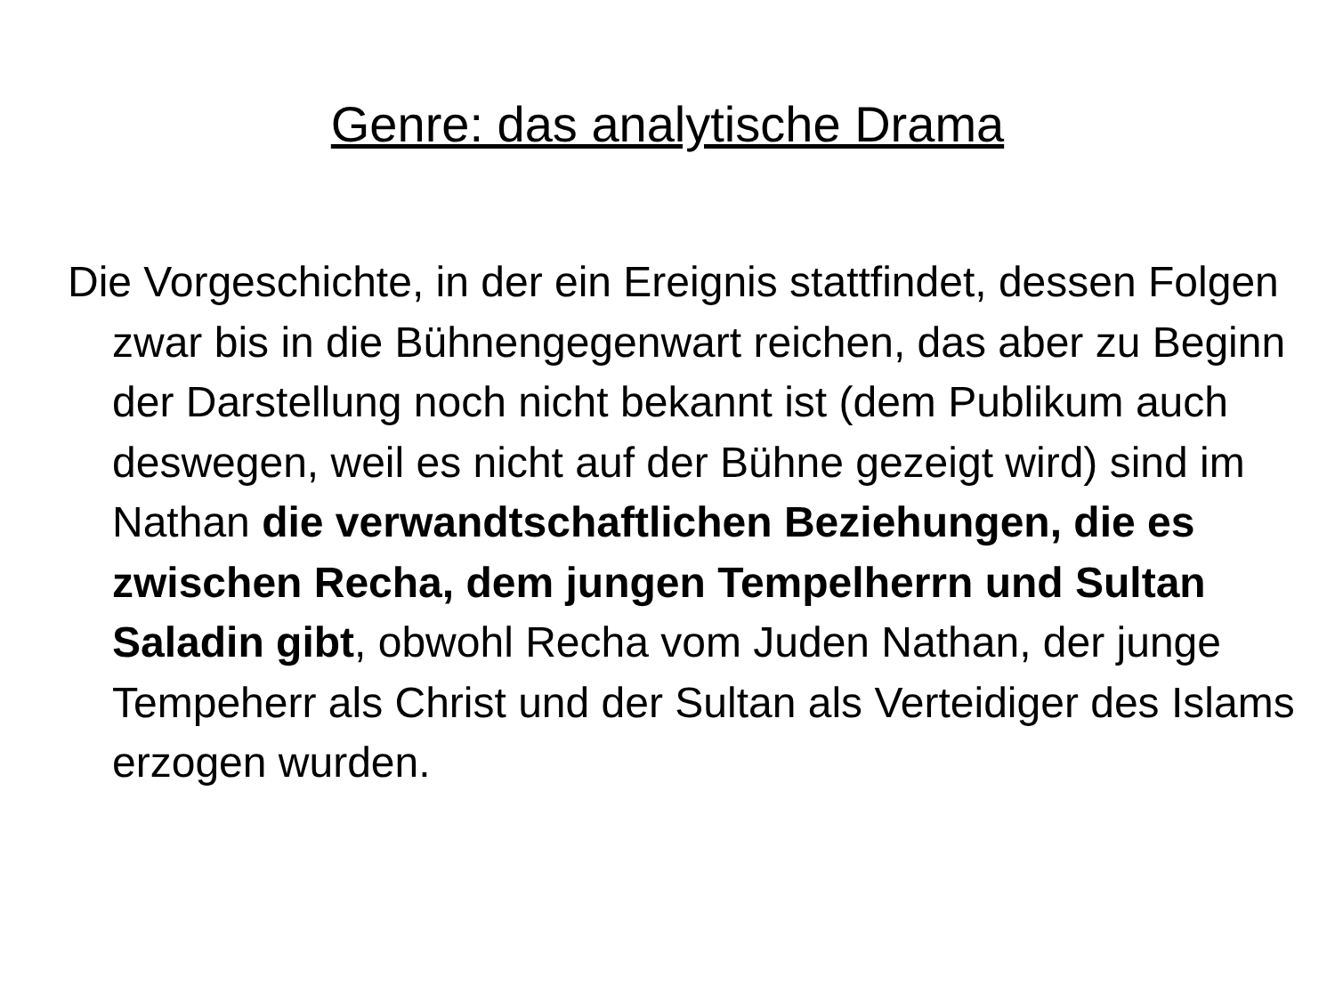Genre: das analytische Drama
Die Vorgeschichte, in der ein Ereignis stattfindet, dessen Folgen zwar bis in die Bühnengegenwart reichen, das aber zu Beginn der Darstellung noch nicht bekannt ist (dem Publikum auch deswegen, weil es nicht auf der Bühne gezeigt wird) sind im Nathan die verwandtschaftlichen Beziehungen, die es zwischen Recha, dem jungen Tempelherrn und Sultan Saladin gibt, obwohl Recha vom Juden Nathan, der junge Tempeherr als Christ und der Sultan als Verteidiger des Islams erzogen wurden.